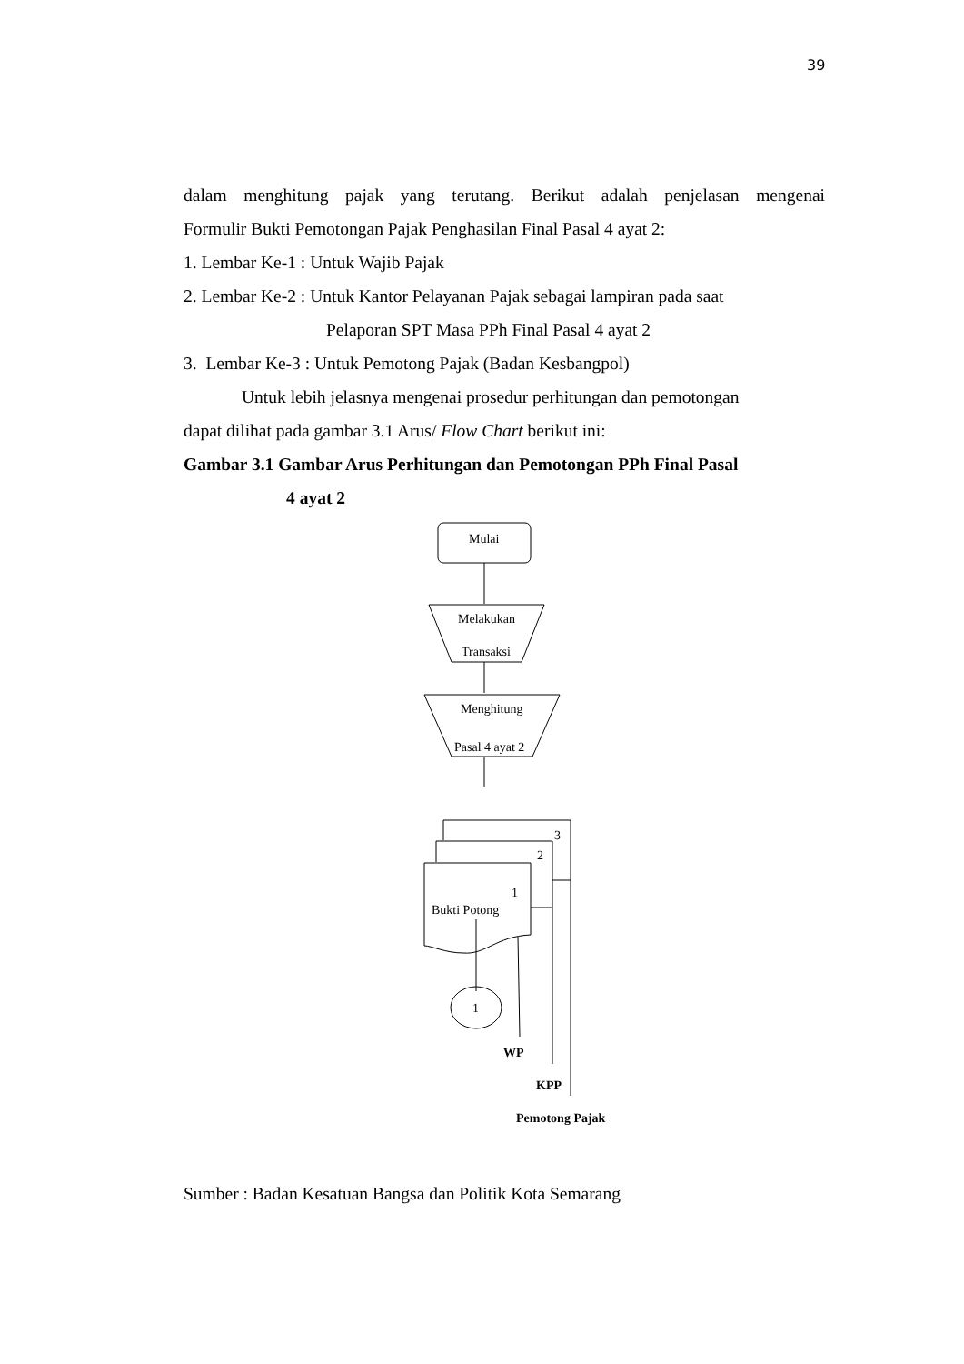39
dalam menghitung pajak yang terutang. Berikut adalah penjelasan mengenai
Formulir Bukti Pemotongan Pajak Penghasilan Final Pasal 4 ayat 2:
1. Lembar Ke-1 : Untuk Wajib Pajak
2. Lembar Ke-2 : Untuk Kantor Pelayanan Pajak sebagai lampiran pada saat
Pelaporan SPT Masa PPh Final Pasal 4 ayat 2
3. Lembar Ke-3 : Untuk Pemotong Pajak (Badan Kesbangpol)
Untuk lebih jelasnya mengenai prosedur perhitungan dan pemotongan
dapat dilihat pada gambar 3.1 Arus/ Flow Chart berikut ini:
Gambar 3.1 Gambar Arus Perhitungan dan Pemotongan PPh Final Pasal
4 ayat 2
Mulai
Melakukan
Transaksi
Menghitung
Pasal 4 ayat 2
3
2
1
Bukti Potong
1
WP
KPP
Pemotong Pajak
Sumber : Badan Kesatuan Bangsa dan Politik Kota Semarang